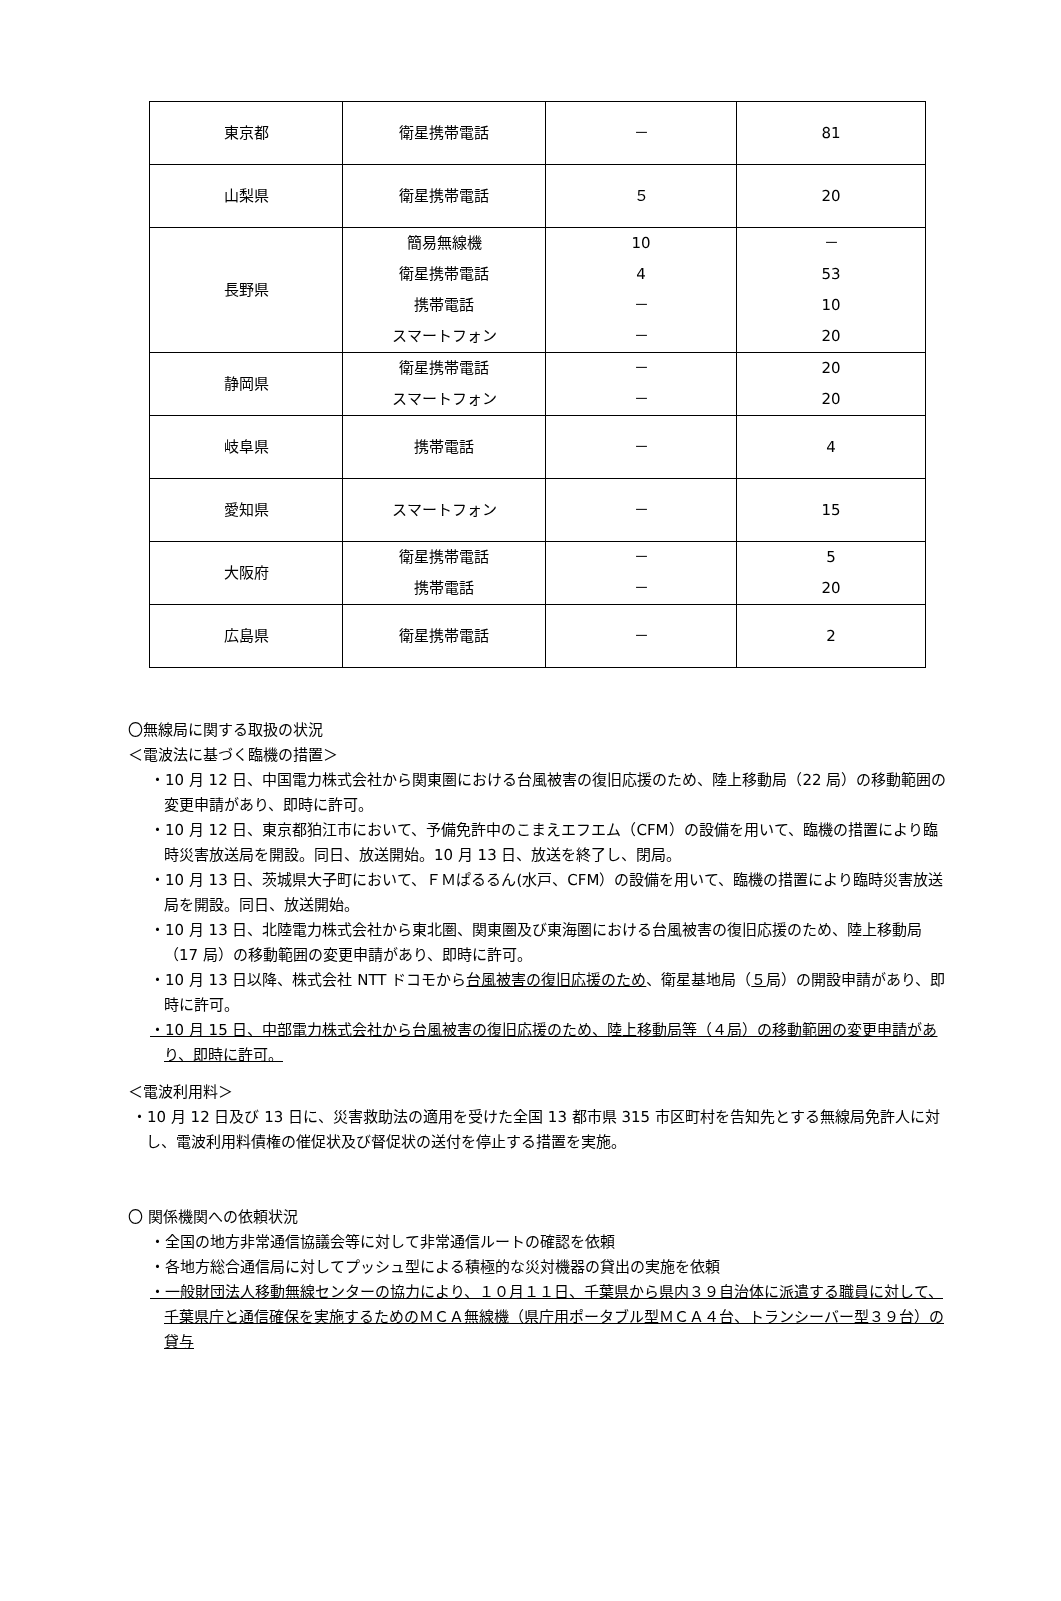| 東京都 | 衛星携帯電話 | － | 81 |
| 山梨県 | 衛星携帯電話 | ５ | 20 |
| 長野県 | 簡易無線機 衛星携帯電話 携帯電話 スマートフォン | 10 4 － － | － 53 10 20 |
| 静岡県 | 衛星携帯電話 スマートフォン | － － | 20 20 |
| 岐阜県 | 携帯電話 | － | 4 |
| 愛知県 | スマートフォン | － | 15 |
| 大阪府 | 衛星携帯電話 携帯電話 | － － | 5 20 |
| 広島県 | 衛星携帯電話 | － | 2 |
〇無線局に関する取扱の状況
＜電波法に基づく臨機の措置＞
・10 月 12 日、中国電力株式会社から関東圏における台風被害の復旧応援のため、陸上移動局（22 局）の移動範囲の変更申請があり、即時に許可。
・10 月 12 日、東京都狛江市において、予備免許中のこまえエフエム（CFM）の設備を用いて、臨機の措置により臨時災害放送局を開設。同日、放送開始。10 月 13 日、放送を終了し、閉局。
・10 月 13 日、茨城県大子町において、ＦＭぱるるん(水戸、CFM）の設備を用いて、臨機の措置により臨時災害放送局を開設。同日、放送開始。
・10 月 13 日、北陸電力株式会社から東北圏、関東圏及び東海圏における台風被害の復旧応援のため、陸上移動局（17 局）の移動範囲の変更申請があり、即時に許可。
・10 月 13 日以降、株式会社 NTT ドコモから台風被害の復旧応援のため、衛星基地局（５局）の開設申請があり、即時に許可。
・10 月 15 日、中部電力株式会社から台風被害の復旧応援のため、陸上移動局等（４局）の移動範囲の変更申請があり、即時に許可。
＜電波利用料＞
・10 月 12 日及び 13 日に、災害救助法の適用を受けた全国 13 都市県 315 市区町村を告知先とする無線局免許人に対し、電波利用料債権の催促状及び督促状の送付を停止する措置を実施。
〇 関係機関への依頼状況
・全国の地方非常通信協議会等に対して非常通信ルートの確認を依頼
・各地方総合通信局に対してプッシュ型による積極的な災対機器の貸出の実施を依頼
・一般財団法人移動無線センターの協力により、１０月１１日、千葉県から県内３９自治体に派遣する職員に対して、千葉県庁と通信確保を実施するためのＭＣＡ無線機（県庁用ポータブル型ＭＣＡ４台、トランシーバー型３９台）の貸与